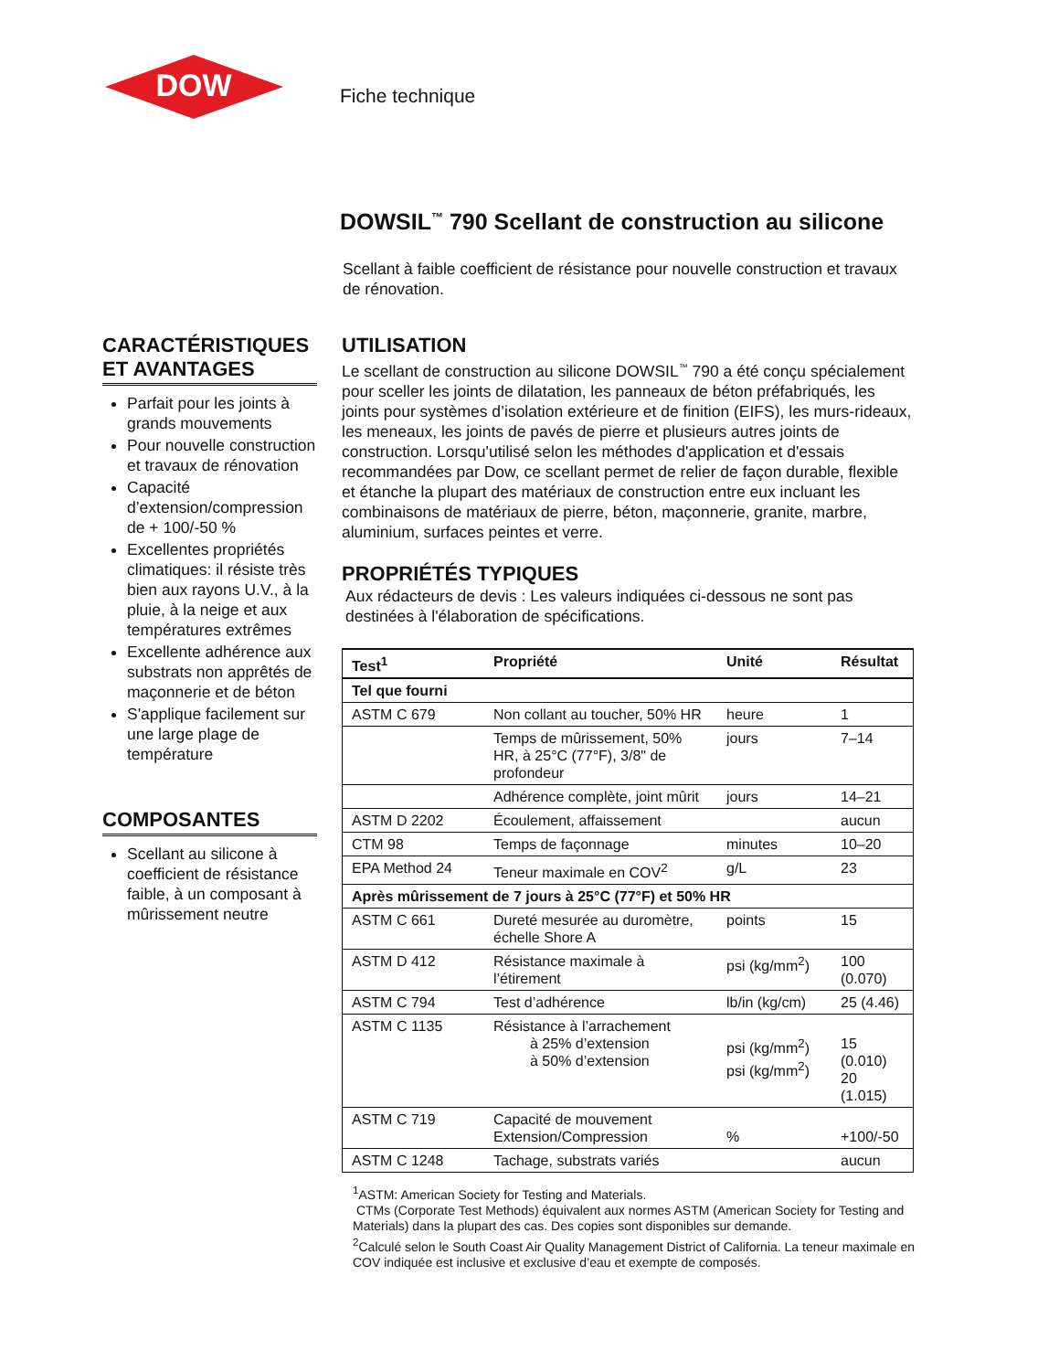DOW
Fiche technique
DOWSIL<sup>™</sup> 790 Scellant de construction au silicone
Scellant à faible coefficient de résistance pour nouvelle construction et travaux de rénovation.
CARACTÉRISTIQUES ET AVANTAGES
Parfait pour les joints à grands mouvements
Pour nouvelle construction et travaux de rénovation
Capacité d’extension/compression de + 100/-50 %
Excellentes propriétés climatiques: il résiste très bien aux rayons U.V., à la pluie, à la neige et aux températures extrêmes
Excellente adhérence aux substrats non apprêtés de maçonnerie et de béton
S'applique facilement sur une large plage de température
COMPOSANTES
Scellant au silicone à coefficient de résistance faible, à un composant à mûrissement neutre
UTILISATION
Le scellant de construction au silicone DOWSIL<sup>™</sup> 790 a été conçu spécialement pour sceller les joints de dilatation, les panneaux de béton préfabriqués, les joints pour systèmes d’isolation extérieure et de finition (EIFS), les murs-rideaux, les meneaux, les joints de pavés de pierre et plusieurs autres joints de construction. Lorsqu'utilisé selon les méthodes d'application et d'essais recommandées par Dow, ce scellant permet de relier de façon durable, flexible et étanche la plupart des matériaux de construction entre eux incluant les combinaisons de matériaux de pierre, béton, maçonnerie, granite, marbre, aluminium, surfaces peintes et verre.
PROPRIÉTÉS TYPIQUES
Aux rédacteurs de devis : Les valeurs indiquées ci-dessous ne sont pas destinées à l'élaboration de spécifications.
| Test<sup>1</sup> | Propriété | Unité | Résultat |
| --- | --- | --- | --- |
| Tel que fourni | | | |
| ASTM C 679 | Non collant au toucher, 50% HR | heure | 1 |
| | Temps de mûrissement, 50% HR, à 25°C (77°F), 3/8" de profondeur | jours | 7–14 |
| | Adhérence complète, joint mûrit | jours | 14–21 |
| ASTM D 2202 | Écoulement, affaissement | | aucun |
| CTM 98 | Temps de façonnage | minutes | 10–20 |
| EPA Method 24 | Teneur maximale en COV<sup>2</sup> | g/L | 23 |
| Après mûrissement de 7 jours à 25°C (77°F) et 50% HR | | | |
| ASTM C 661 | Dureté mesurée au duromètre, échelle Shore A | points | 15 |
| ASTM D 412 | Résistance maximale à l’étirement | psi (kg/mm<sup>2</sup>) | 100 (0.070) |
| ASTM C 794 | Test d’adhérence | lb/in (kg/cm) | 25 (4.46) |
| ASTM C 1135 | Résistance à l’arrachement à 25% d’extension à 50% d’extension | psi (kg/mm<sup>2</sup>) psi (kg/mm<sup>2</sup>) | 15 (0.010) 20 (1.015) |
| ASTM C 719 | Capacité de mouvement Extension/Compression | % | +100/-50 |
| ASTM C 1248 | Tachage, substrats variés | | aucun |
<sup>1</sup> ASTM: American Society for Testing and Materials.
CTMs (Corporate Test Methods) équivalent aux normes ASTM (American Society for Testing and Materials) dans la plupart des cas. Des copies sont disponibles sur demande.
<sup>2</sup> Calculé selon le South Coast Air Quality Management District of California. La teneur maximale en COV indiquée est inclusive et exclusive d’eau et exempte de composés.